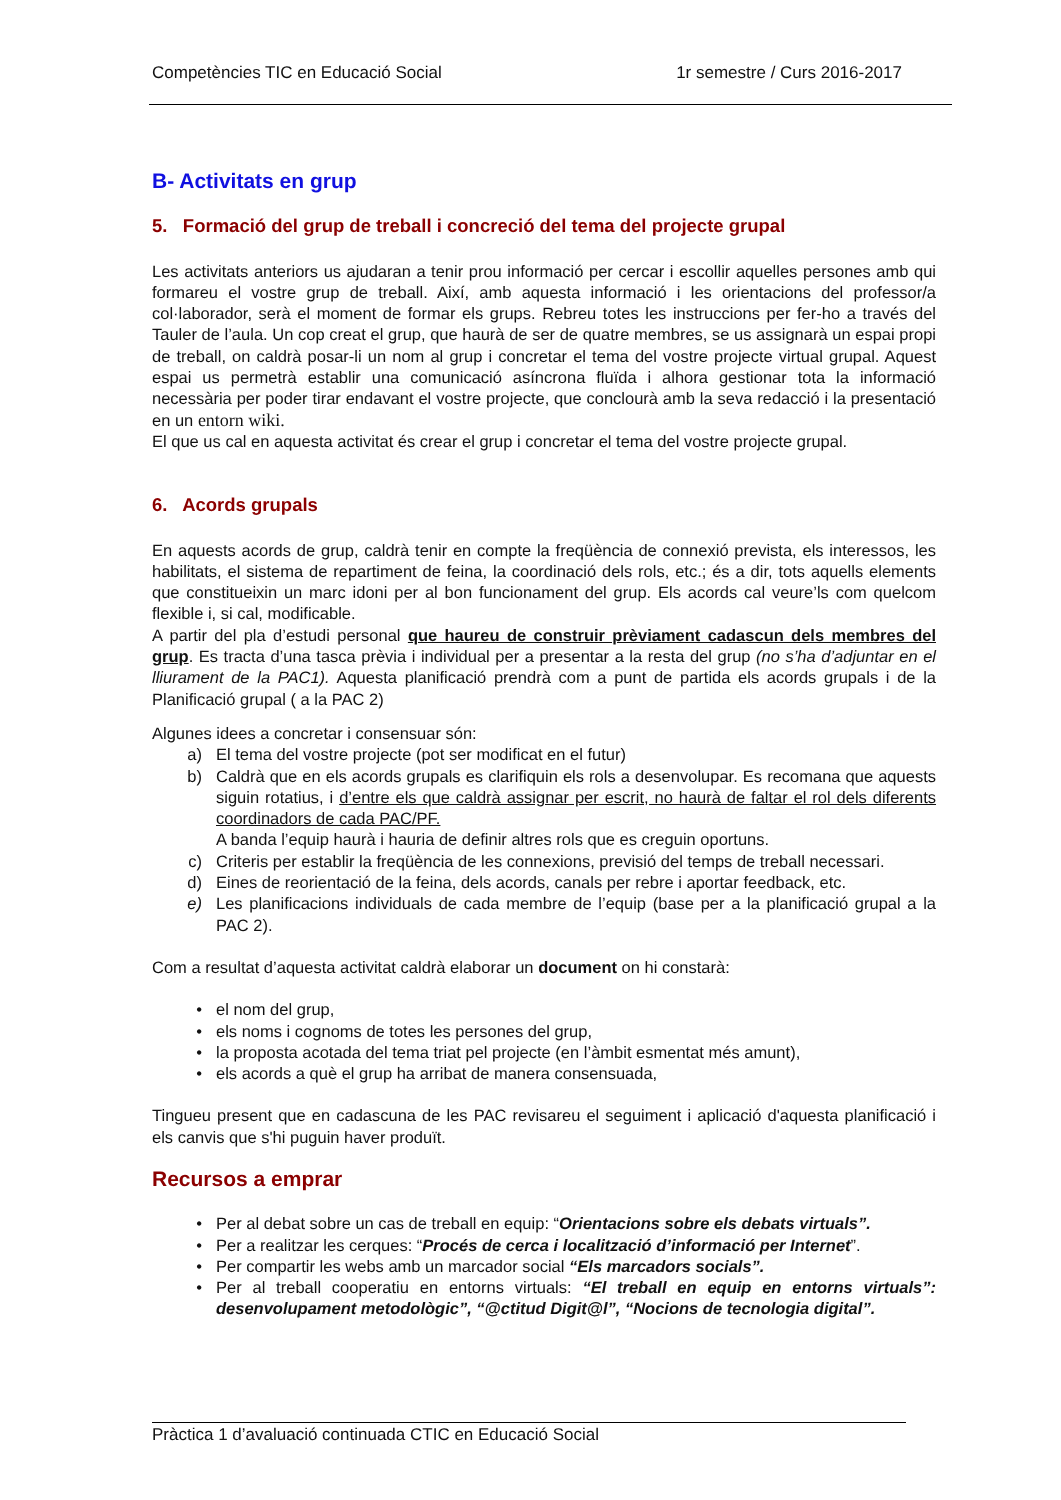Competències TIC en Educació Social 1r semestre / Curs 2016-2017
B- Activitats en grup
5. Formació del grup de treball i concreció del tema del projecte grupal
Les activitats anteriors us ajudaran a tenir prou informació per cercar i escollir aquelles persones amb qui formareu el vostre grup de treball. Així, amb aquesta informació i les orientacions del professor/a col·laborador, serà el moment de formar els grups. Rebreu totes les instruccions per fer-ho a través del Tauler de l’aula. Un cop creat el grup, que haurà de ser de quatre membres, se us assignarà un espai propi de treball, on caldrà posar-li un nom al grup i concretar el tema del vostre projecte virtual grupal. Aquest espai us permetrà establir una comunicació asíncrona fluïda i alhora gestionar tota la informació necessària per poder tirar endavant el vostre projecte, que conclourà amb la seva redacció i la presentació en un entorn wiki.
El que us cal en aquesta activitat és crear el grup i concretar el tema del vostre projecte grupal.
6. Acords grupals
En aquests acords de grup, caldrà tenir en compte la freqüència de connexió prevista, els interessos, les habilitats, el sistema de repartiment de feina, la coordinació dels rols, etc.; és a dir, tots aquells elements que constitueixin un marc idoni per al bon funcionament del grup. Els acords cal veure’ls com quelcom flexible i, si cal, modificable.
A partir del pla d’estudi personal que haureu de construir prèviament cadascun dels membres del grup. Es tracta d’una tasca prèvia i individual per a presentar a la resta del grup (no s’ha d’adjuntar en el lliurament de la PAC1). Aquesta planificació prendrà com a punt de partida els acords grupals i de la Planificació grupal ( a la PAC 2)
Algunes idees a concretar i consensuar són:
a) El tema del vostre projecte (pot ser modificat en el futur)
b) Caldrà que en els acords grupals es clarifiquin els rols a desenvolupar. Es recomana que aquests siguin rotatius, i d’entre els que caldrà assignar per escrit, no haurà de faltar el rol dels diferents coordinadors de cada PAC/PF.
A banda l’equip haurà i hauria de definir altres rols que es creguin oportuns.
c) Criteris per establir la freqüència de les connexions, previsió del temps de treball necessari.
d) Eines de reorientació de la feina, dels acords, canals per rebre i aportar feedback, etc.
e) Les planificacions individuals de cada membre de l’equip (base per a la planificació grupal a la PAC 2).
Com a resultat d’aquesta activitat caldrà elaborar un document on hi constarà:
• el nom del grup,
• els noms i cognoms de totes les persones del grup,
• la proposta acotada del tema triat pel projecte (en l’àmbit esmentat més amunt),
• els acords a què el grup ha arribat de manera consensuada,
Tingueu present que en cadascuna de les PAC revisareu el seguiment i aplicació d'aquesta planificació i els canvis que s'hi puguin haver produït.
Recursos a emprar
• Per al debat sobre un cas de treball en equip: “Orientacions sobre els debats virtuals”.
• Per a realitzar les cerques: “Procés de cerca i localització d’informació per Internet”.
• Per compartir les webs amb un marcador social “Els marcadors socials”.
• Per al treball cooperatiu en entorns virtuals: “El treball en equip en entorns virtuals”: desenvolupament metodològic”, “@ctitud Digit@l”, “Nocions de tecnologia digital”.
Pràctica 1 d’avaluació continuada CTIC en Educació Social